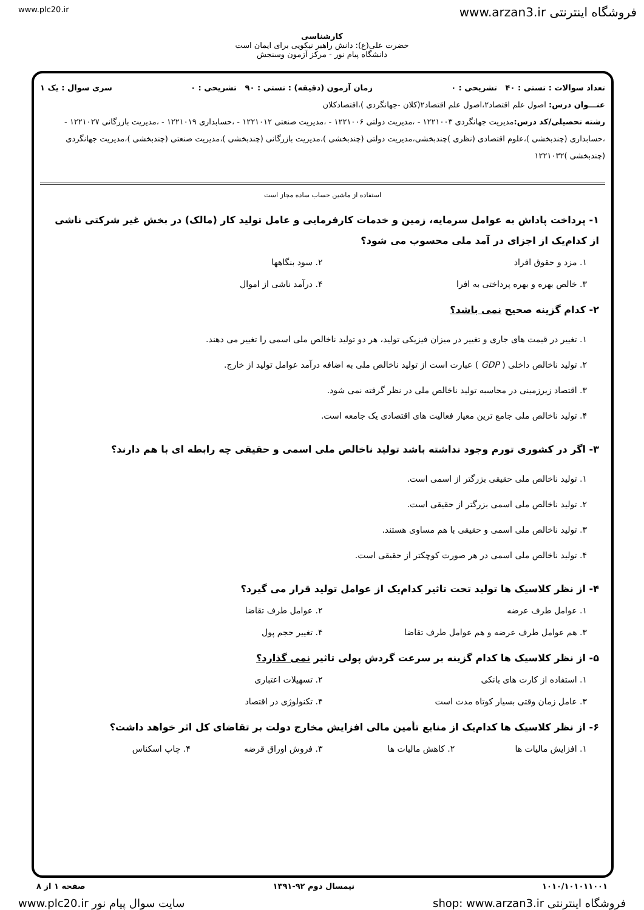www.plc20.ir www.arzan3.ir فروشگاه اینترنتی
کارشناسی
حضرت علی(ع): دانش راهبر نیکویی برای ایمان است
دانشگاه پیام نور - مرکز آزمون وسنجش
تعداد سوالات : تستی : ۴۰ تشریحی : ۰ زمان آزمون (دقیقه) : تستی : ۹۰ تشریحی : ۰ سری سوال : یک ۱
عنـــوان درس: اصول علم اقتصاد۲،اصول علم اقتصاد۲(کلان -جهانگردی )،اقتصادکلان
رشته تحصیلی/کد درس: مدیریت جهانگردی ۱۲۲۱۰۰۳ - ،مدیریت دولتی ۱۲۲۱۰۰۶ - ،مدیریت صنعتی ۱۲۲۱۰۱۲ - ،حسابداری ۱۲۲۱۰۱۹ - ،مدیریت بازرگانی ۱۲۲۱۰۲۷ - ،حسابداری (چندبخشی )،علوم اقتصادی (نظری )چندبخشی،مدیریت دولتی (چندبخشی )،مدیریت بازرگانی (چندبخشی )،مدیریت صنعتی (چندبخشی )،مدیریت جهانگردی (چندبخشی )۱۲۲۱۰۳۲
استفاده از ماشین حساب ساده مجاز است
۱- پرداخت پاداش به عوامل سرمایه، زمین و خدمات کارفرمایی و عامل تولید کار (مالک) در بخش غیر شرکتی ناشی از کدام‌یک از اجزای در آمد ملی محسوب می شود؟
۱. مزد و حقوق افراد ۲. سود بنگاهها ۳. خالص بهره و بهره پرداختی به افرا ۴. درآمد ناشی از اموال
۲- کدام گزینه صحیح نمی باشد؟
۱. تغییر در قیمت های جاری و تغییر در میزان فیزیکی تولید، هر دو تولید ناخالص ملی اسمی را تغییر می دهند.
۲. تولید ناخالص داخلی ( GDP ) عبارت است از تولید ناخالص ملی به اضافه درآمد عوامل تولید از خارج.
۳. اقتصاد زیرزمینی در محاسبه تولید ناخالص ملی در نظر گرفته نمی شود.
۴. تولید ناخالص ملی جامع ترین معیار فعالیت های اقتصادی یک جامعه است.
۳- اگر در کشوری تورم وجود نداشته باشد تولید ناخالص ملی اسمی و حقیقی چه رابطه ای با هم دارند؟
۱. تولید ناخالص ملی حقیقی بزرگتر از اسمی است.
۲. تولید ناخالص ملی اسمی بزرگتر از حقیقی است.
۳. تولید ناخالص ملی اسمی و حقیقی با هم مساوی هستند.
۴. تولید ناخالص ملی اسمی در هر صورت کوچکتر از حقیقی است.
۴- از نظر کلاسیک ها تولید تحت تاثیر کدام‌یک از عوامل تولید قرار می گیرد؟
۱. عوامل طرف عرضه ۲. عوامل طرف تقاضا ۳. هم عوامل طرف عرضه و هم عوامل طرف تقاضا ۴. تغییر حجم پول
۵- از نظر کلاسیک ها کدام گزینه بر سرعت گردش پولی تاثیر نمی گذارد؟
۱. استفاده از کارت های بانکی ۲. تسهیلات اعتباری ۳. عامل زمان وقتی بسیار کوتاه مدت است ۴. تکنولوژی در اقتصاد
۶- از نظر کلاسیک ها کدام‌یک از منابع تأمین مالی افزایش مخارج دولت بر تقاضای کل اثر خواهد داشت؟
۱. افزایش مالیات ها ۲. کاهش مالیات ها ۳. فروش اوراق قرضه ۴. چاپ اسکناس
۱۰۱۰/۱۰۱۰۱۱۰۰۱ نیمسال دوم ۹۲-۱۳۹۱ صفحه ۱ از ۸
www.plc20.ir سایت سوال پیام نور shop: www.arzan3.ir فروشگاه اینترنتی